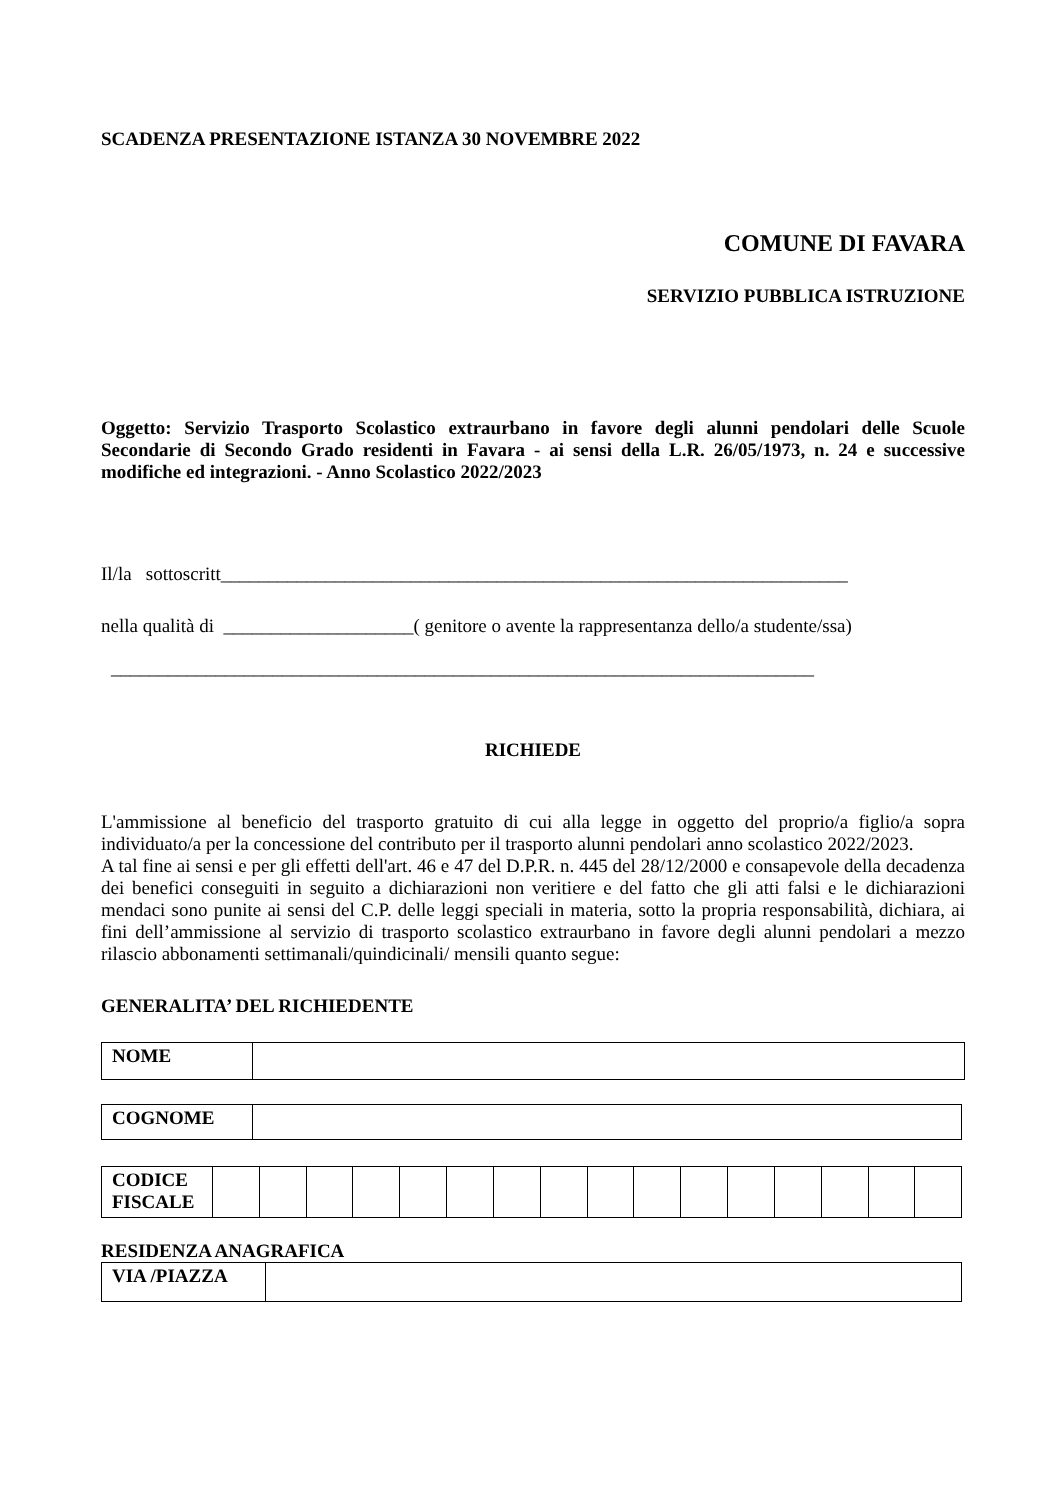SCADENZA PRESENTAZIONE ISTANZA 30 NOVEMBRE 2022
COMUNE DI FAVARA
SERVIZIO PUBBLICA ISTRUZIONE
Oggetto: Servizio Trasporto Scolastico extraurbano in favore degli alunni pendolari delle Scuole Secondarie di Secondo Grado residenti in Favara - ai sensi della L.R. 26/05/1973, n. 24 e successive modifiche ed integrazioni. - Anno Scolastico 2022/2023
Il/la sottoscritt__________________________________________________________________
nella qualità di ____________________( genitore o avente la rappresentanza dello/a studente/ssa)
__________________________________________________________________________
RICHIEDE
L'ammissione al beneficio del trasporto gratuito di cui alla legge in oggetto del proprio/a figlio/a sopra individuato/a per la concessione del contributo per il trasporto alunni pendolari anno scolastico 2022/2023.
A tal fine ai sensi e per gli effetti dell'art. 46 e 47 del D.P.R. n. 445 del 28/12/2000 e consapevole della decadenza dei benefici conseguiti in seguito a dichiarazioni non veritiere e del fatto che gli atti falsi e le dichiarazioni mendaci sono punite ai sensi del C.P. delle leggi speciali in materia, sotto la propria responsabilità, dichiara, ai fini dell’ammissione al servizio di trasporto scolastico extraurbano in favore degli alunni pendolari a mezzo rilascio abbonamenti settimanali/quindicinali/ mensili quanto segue:
GENERALITA’ DEL RICHIEDENTE
| NOME | |
| COGNOME | |
| CODICE FISCALE | | | | | | | | | | | | | | | | |
RESIDENZA ANAGRAFICA
| VIA /PIAZZA | |